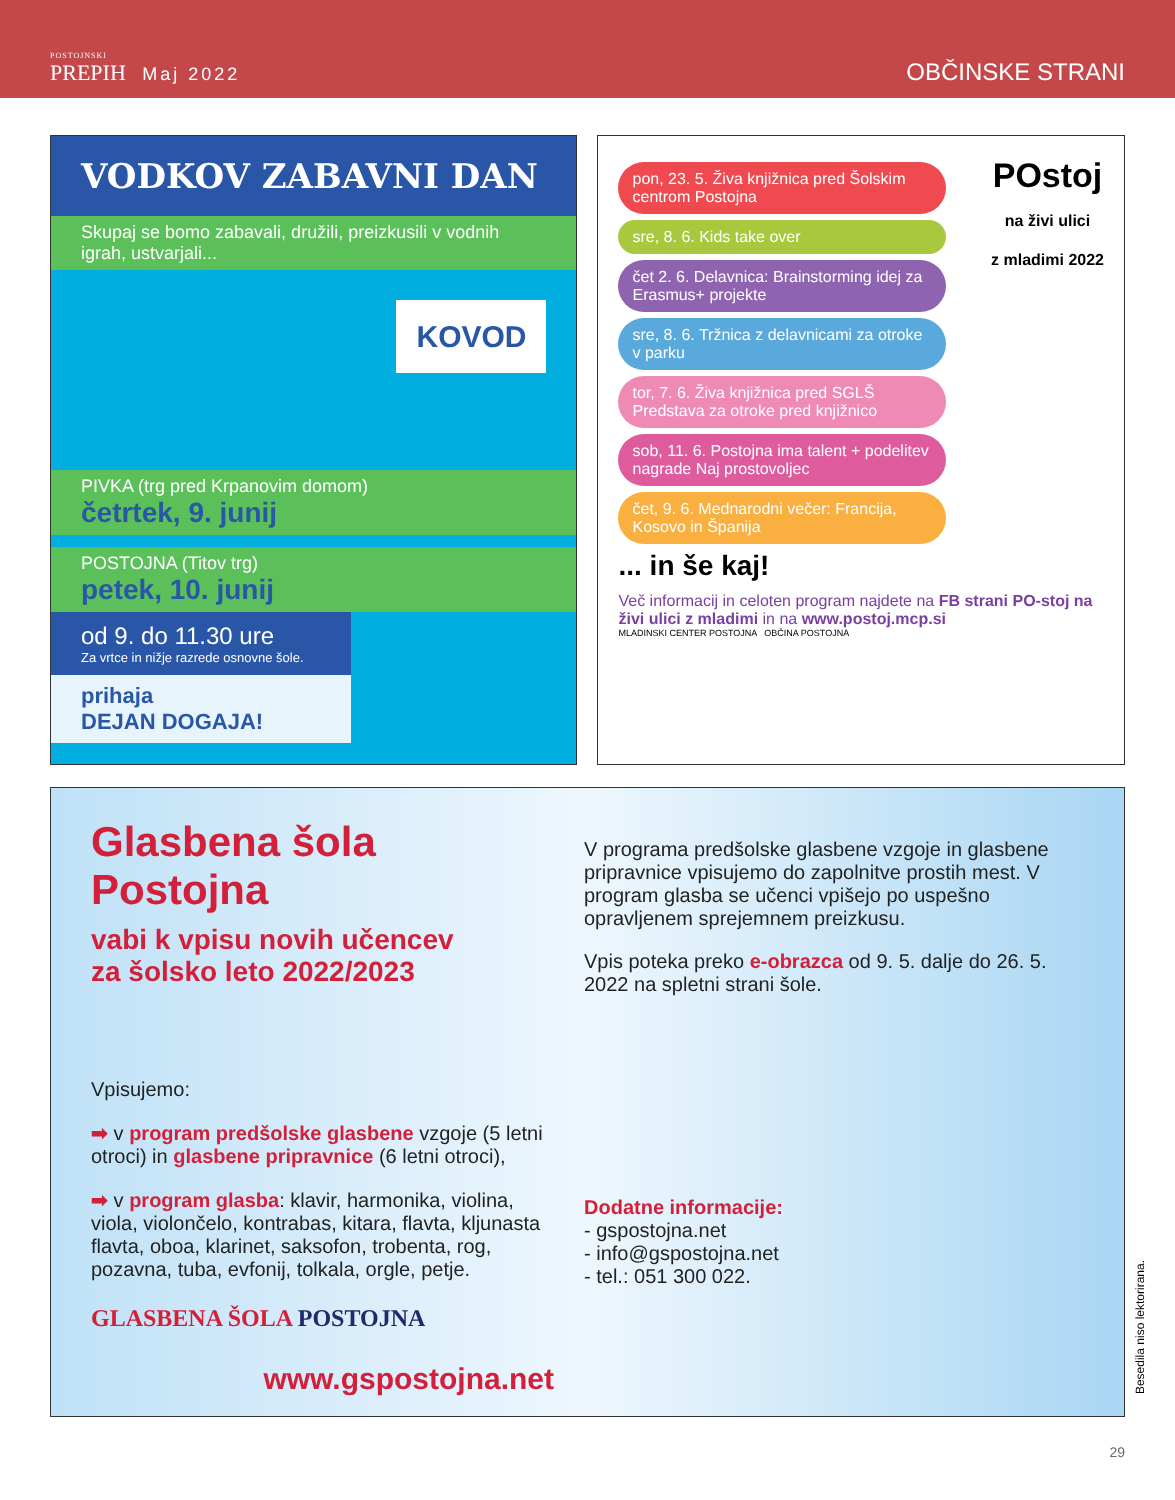POSTOJNSKI
PREPIH Maj 2022
OBČINSKE STRANI
VODKOV ZABAVNI DAN
Skupaj se bomo zabavali, družili, preizkusili v vodnih igrah, ustvarjali...
KOVOD
PIVKA (trg pred Krpanovim domom)
četrtek, 9. junij
POSTOJNA (Titov trg)
petek, 10. junij
od 9. do 11.30 ure
Za vrtce in nižje razrede osnovne šole.
prihaja
DEJAN DOGAJA!
POstoj
na živi ulici
z mladimi 2022
pon, 23. 5. Živa knjižnica pred Šolskim centrom Postojna
sre, 8. 6. Kids take over
čet 2. 6. Delavnica: Brainstorming idej za Erasmus+ projekte
sre, 8. 6. Tržnica z delavnicami za otroke v parku
tor, 7. 6. Živa knjižnica pred SGLŠ
Predstava za otroke pred knjižnico
sob, 11. 6. Postojna ima talent + podelitev nagrade Naj prostovoljec
čet, 9. 6. Mednarodni večer: Francija, Kosovo in Španija
... in še kaj!
Več informacij in celoten program najdete na FB strani PO-stoj na živi ulici z mladimi in na www.postoj.mcp.si
MLADINSKI CENTER POSTOJNA OBČINA POSTOJNA
Glasbena šola Postojna
vabi k vpisu novih učencev
za šolsko leto 2022/2023
Vpisujemo:
➡ v program predšolske glasbene vzgoje (5 letni otroci) in glasbene pripravnice (6 letni otroci),
➡ v program glasba: klavir, harmonika, violina, viola, violončelo, kontrabas, kitara, flavta, kljunasta flavta, oboa, klarinet, saksofon, trobenta, rog, pozavna, tuba, evfonij, tolkala, orgle, petje.
GLASBENA ŠOLA POSTOJNA
www.gspostojna.net
V programa predšolske glasbene vzgoje in glasbene pripravnice vpisujemo do zapolnitve prostih mest. V program glasba se učenci vpišejo po uspešno opravljenem sprejemnem preizkusu.
Vpis poteka preko e-obrazca od 9. 5. dalje do 26. 5. 2022 na spletni strani šole.
Dodatne informacije:
- gspostojna.net
- info@gspostojna.net
- tel.: 051 300 022.
Besedila niso lektorirana.
29